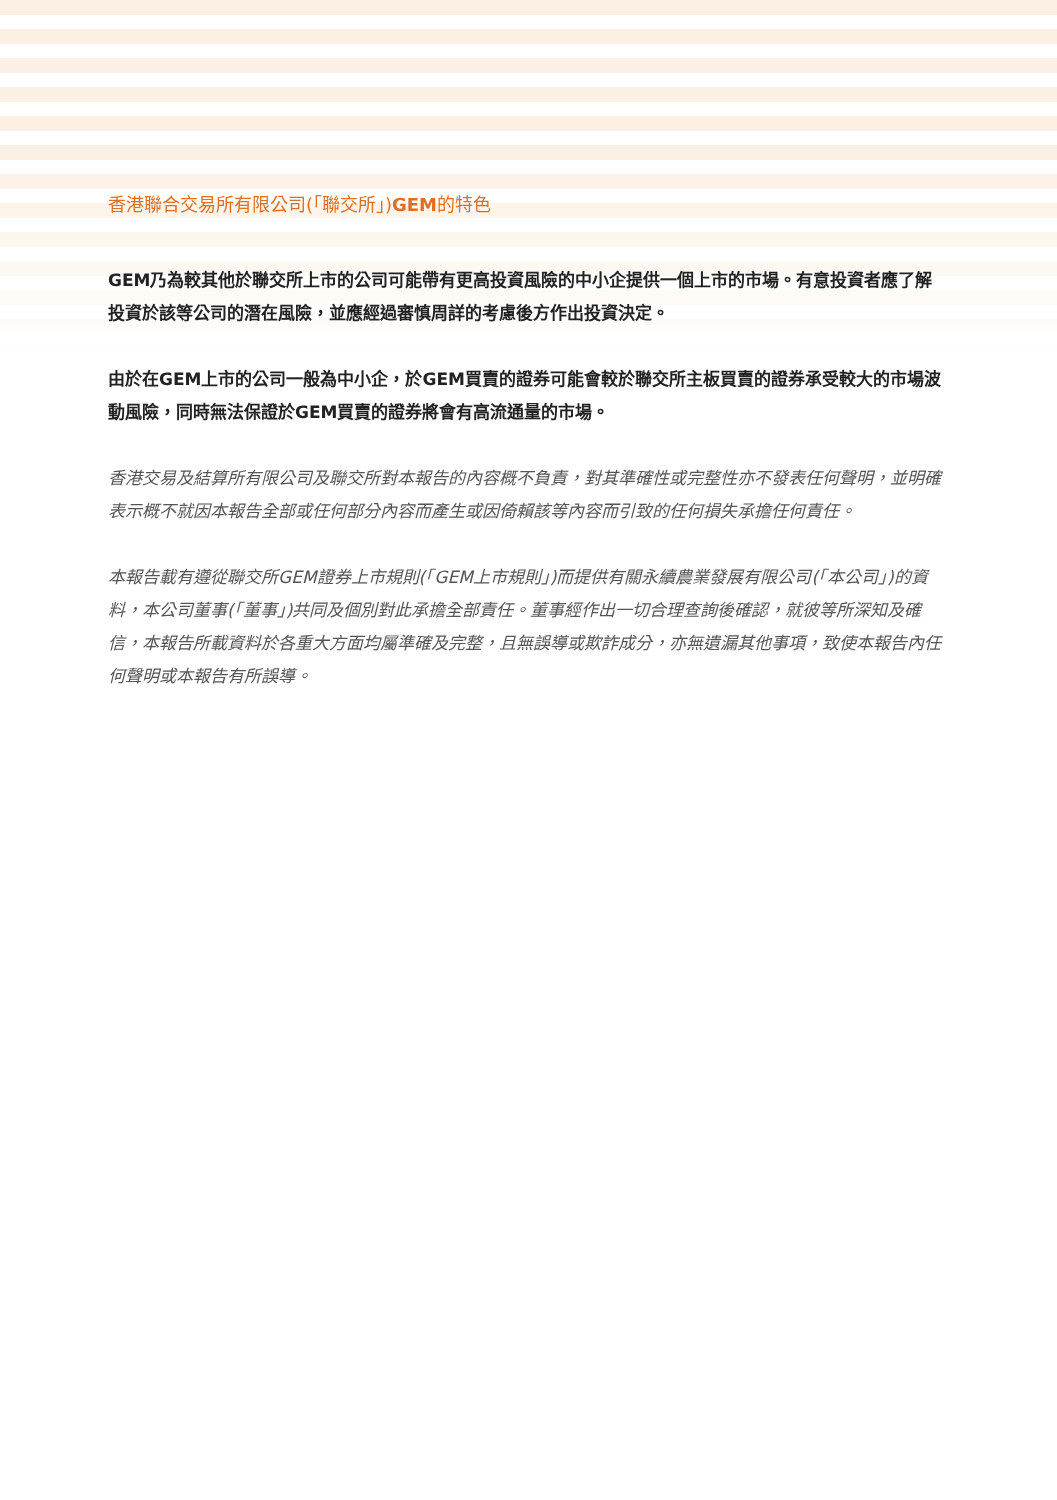香港聯合交易所有限公司(「聯交所」)GEM的特色
GEM乃為較其他於聯交所上市的公司可能帶有更高投資風險的中小企提供一個上市的市場。有意投資者應了解投資於該等公司的潛在風險，並應經過審慎周詳的考慮後方作出投資決定。
由於在GEM上市的公司一般為中小企，於GEM買賣的證券可能會較於聯交所主板買賣的證券承受較大的市場波動風險，同時無法保證於GEM買賣的證券將會有高流通量的市場。
香港交易及結算所有限公司及聯交所對本報告的內容概不負責，對其準確性或完整性亦不發表任何聲明，並明確表示概不就因本報告全部或任何部分內容而產生或因倚賴該等內容而引致的任何損失承擔任何責任。
本報告載有遵從聯交所GEM證券上市規則(「GEM上市規則」)而提供有關永續農業發展有限公司(「本公司」)的資料，本公司董事(「董事」)共同及個別對此承擔全部責任。董事經作出一切合理查詢後確認，就彼等所深知及確信，本報告所載資料於各重大方面均屬準確及完整，且無誤導或欺詐成分，亦無遺漏其他事項，致使本報告內任何聲明或本報告有所誤導。